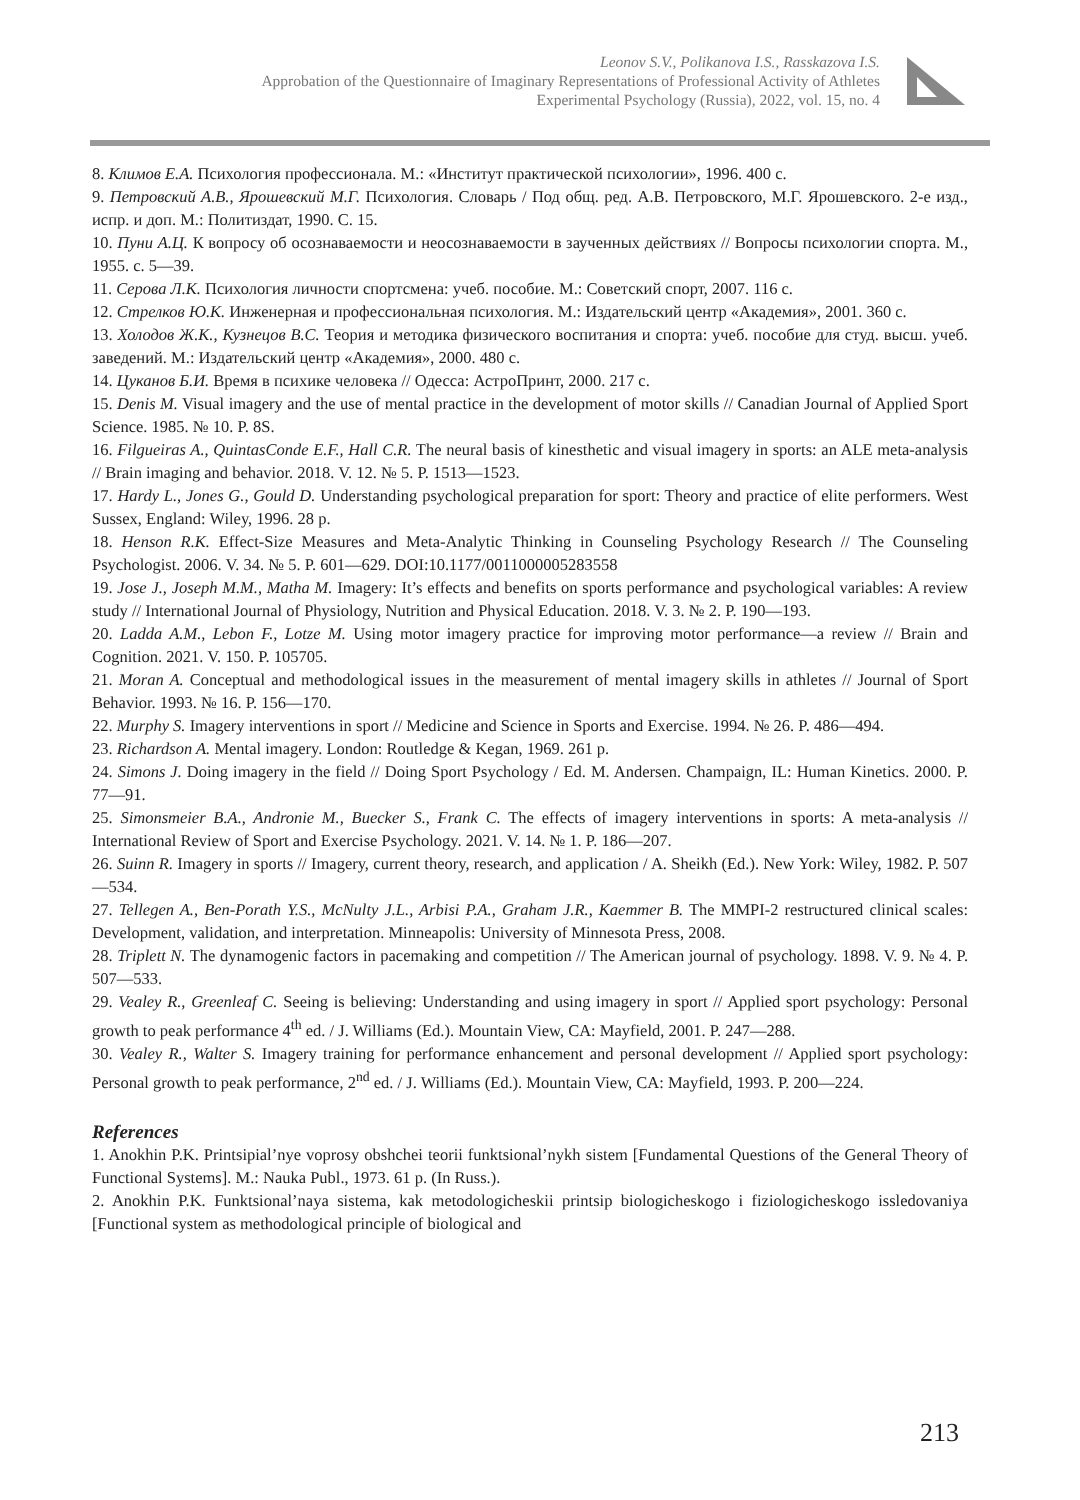Leonov S.V., Polikanova I.S., Rasskazova I.S.
Approbation of the Questionnaire of Imaginary Representations of Professional Activity of Athletes
Experimental Psychology (Russia), 2022, vol. 15, no. 4
8. Климов Е.А. Психология профессионала. М.: «Институт практической психологии», 1996. 400 с.
9. Петровский А.В., Ярошевский М.Г. Психология. Словарь / Под общ. ред. А.В. Петровского, М.Г. Ярошевского. 2-е изд., испр. и доп. М.: Политиздат, 1990. С. 15.
10. Пуни А.Ц. К вопросу об осознаваемости и неосознаваемости в заученных действиях // Вопросы психологии спорта. М., 1955. с. 5—39.
11. Серова Л.К. Психология личности спортсмена: учеб. пособие. М.: Советский спорт, 2007. 116 с.
12. Стрелков Ю.К. Инженерная и профессиональная психология. М.: Издательский центр «Академия», 2001. 360 с.
13. Холодов Ж.К., Кузнецов В.С. Теория и методика физического воспитания и спорта: учеб. пособие для студ. высш. учеб. заведений. М.: Издательский центр «Академия», 2000. 480 с.
14. Цуканов Б.И. Время в психике человека // Одесса: АстроПринт, 2000. 217 с.
15. Denis M. Visual imagery and the use of mental practice in the development of motor skills // Canadian Journal of Applied Sport Science. 1985. № 10. P. 8S.
16. Filgueiras A., QuintasConde E.F., Hall C.R. The neural basis of kinesthetic and visual imagery in sports: an ALE meta-analysis // Brain imaging and behavior. 2018. V. 12. № 5. P. 1513—1523.
17. Hardy L., Jones G., Gould D. Understanding psychological preparation for sport: Theory and practice of elite performers. West Sussex, England: Wiley, 1996. 28 p.
18. Henson R.K. Effect-Size Measures and Meta-Analytic Thinking in Counseling Psychology Research // The Counseling Psychologist. 2006. V. 34. № 5. P. 601—629. DOI:10.1177/0011000005283558
19. Jose J., Joseph M.M., Matha M. Imagery: It’s effects and benefits on sports performance and psychological variables: A review study // International Journal of Physiology, Nutrition and Physical Education. 2018. V. 3. № 2. P. 190—193.
20. Ladda A.M., Lebon F., Lotze M. Using motor imagery practice for improving motor performance—a review // Brain and Cognition. 2021. V. 150. P. 105705.
21. Moran A. Conceptual and methodological issues in the measurement of mental imagery skills in athletes // Journal of Sport Behavior. 1993. № 16. P. 156—170.
22. Murphy S. Imagery interventions in sport // Medicine and Science in Sports and Exercise. 1994. № 26. P. 486—494.
23. Richardson A. Mental imagery. London: Routledge & Kegan, 1969. 261 p.
24. Simons J. Doing imagery in the field // Doing Sport Psychology / Ed. M. Andersen. Champaign, IL: Human Kinetics. 2000. P. 77—91.
25. Simonsmeier B.A., Andronie M., Buecker S., Frank C. The effects of imagery interventions in sports: A meta-analysis // International Review of Sport and Exercise Psychology. 2021. V. 14. № 1. P. 186—207.
26. Suinn R. Imagery in sports // Imagery, current theory, research, and application / A. Sheikh (Ed.). New York: Wiley, 1982. P. 507—534.
27. Tellegen A., Ben-Porath Y.S., McNulty J.L., Arbisi P.A., Graham J.R., Kaemmer B. The MMPI-2 restructured clinical scales: Development, validation, and interpretation. Minneapolis: University of Minnesota Press, 2008.
28. Triplett N. The dynamogenic factors in pacemaking and competition // The American journal of psychology. 1898. V. 9. № 4. P. 507—533.
29. Vealey R., Greenleaf C. Seeing is believing: Understanding and using imagery in sport // Applied sport psychology: Personal growth to peak performance 4<sup>th</sup> ed. / J. Williams (Ed.). Mountain View, CA: Mayfield, 2001. P. 247—288.
30. Vealey R., Walter S. Imagery training for performance enhancement and personal development // Applied sport psychology: Personal growth to peak performance, 2<sup>nd</sup> ed. / J. Williams (Ed.). Mountain View, CA: Mayfield, 1993. P. 200—224.
References
1. Anokhin P.K. Printsipial’nye voprosy obshchei teorii funktsional’nykh sistem [Fundamental Questions of the General Theory of Functional Systems]. M.: Nauka Publ., 1973. 61 p. (In Russ.).
2. Anokhin P.K. Funktsional’naya sistema, kak metodologicheskii printsip biologicheskogo i fiziologicheskogo issledovaniya [Functional system as methodological principle of biological and
213